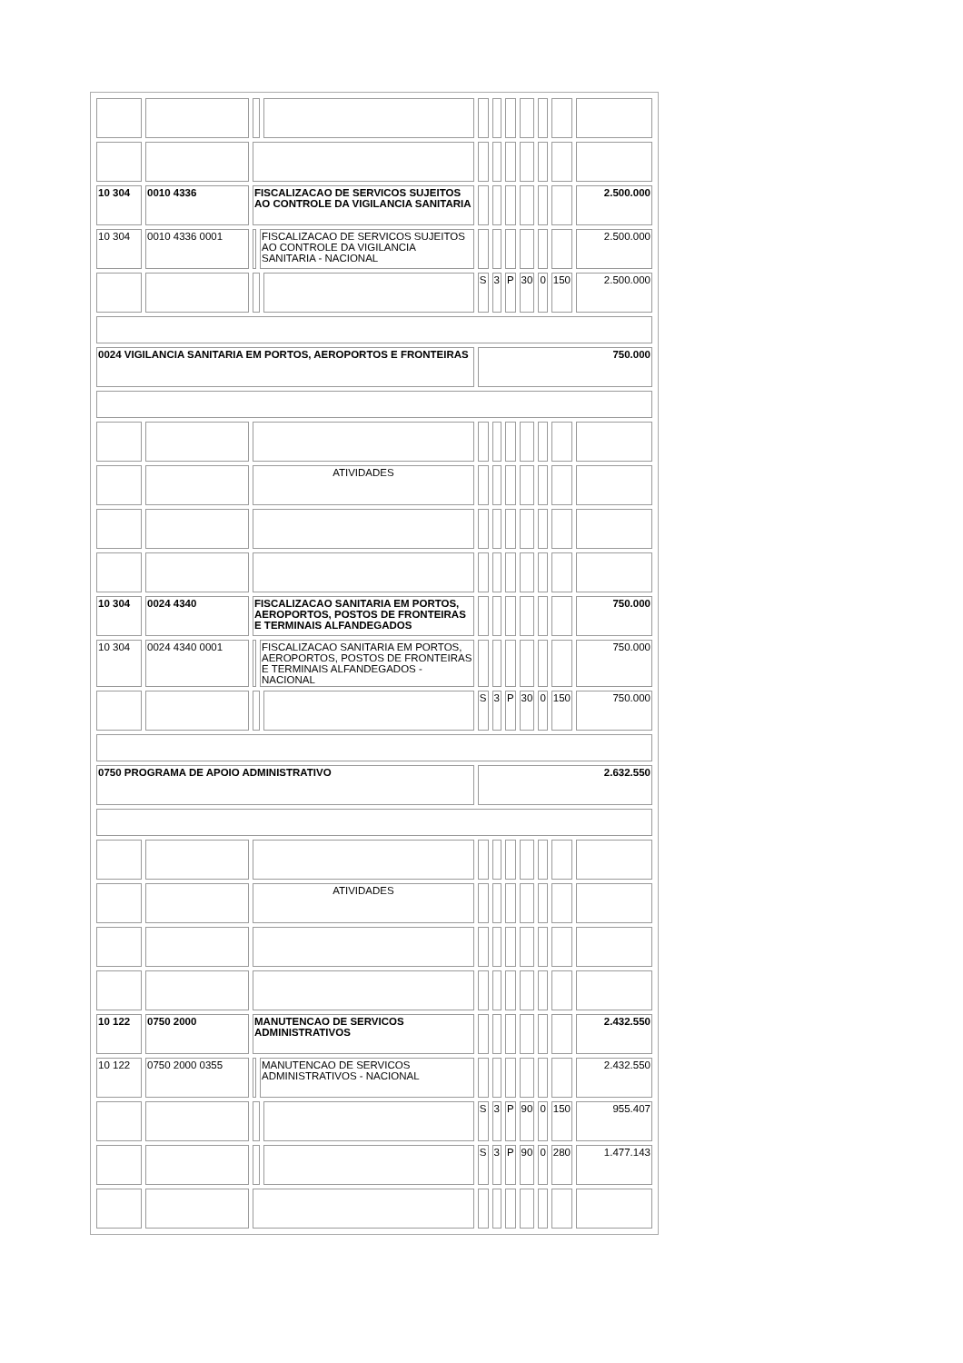| 10 304 | 0010 4336 | FISCALIZACAO DE SERVICOS SUJEITOS AO CONTROLE DA VIGILANCIA SANITARIA | | | | | | | | | 2.500.000 |
| 10 304 | 0010 4336 0001 | | FISCALIZACAO DE SERVICOS SUJEITOS AO CONTROLE DA VIGILANCIA SANITARIA - NACIONAL | | | | | | | | 2.500.000 |
| | | | | | S | 3 | P | 30 | 0 | 150 | 2.500.000 |
| 0024 VIGILANCIA SANITARIA EM PORTOS, AEROPORTOS E FRONTEIRAS | | | | | 750.000 | | | | | | |
| | | ATIVIDADES | | | | | | | | | |
| 10 304 | 0024 4340 | FISCALIZACAO SANITARIA EM PORTOS, AEROPORTOS, POSTOS DE FRONTEIRAS E TERMINAIS ALFANDEGADOS | | | | | | | | | 750.000 |
| 10 304 | 0024 4340 0001 | | FISCALIZACAO SANITARIA EM PORTOS, AEROPORTOS, POSTOS DE FRONTEIRAS E TERMINAIS ALFANDEGADOS - NACIONAL | | | | | | | | 750.000 |
| | | | | | S | 3 | P | 30 | 0 | 150 | 750.000 |
| 0750 PROGRAMA DE APOIO ADMINISTRATIVO | | | | | 2.632.550 | | | | | | |
| | | ATIVIDADES | | | | | | | | | |
| 10 122 | 0750 2000 | MANUTENCAO DE SERVICOS ADMINISTRATIVOS | | | | | | | | | 2.432.550 |
| 10 122 | 0750 2000 0355 | | MANUTENCAO DE SERVICOS ADMINISTRATIVOS - NACIONAL | | | | | | | | 2.432.550 |
| | | | | | S | 3 | P | 90 | 0 | 150 | 955.407 |
| | | | | | S | 3 | P | 90 | 0 | 280 | 1.477.143 |